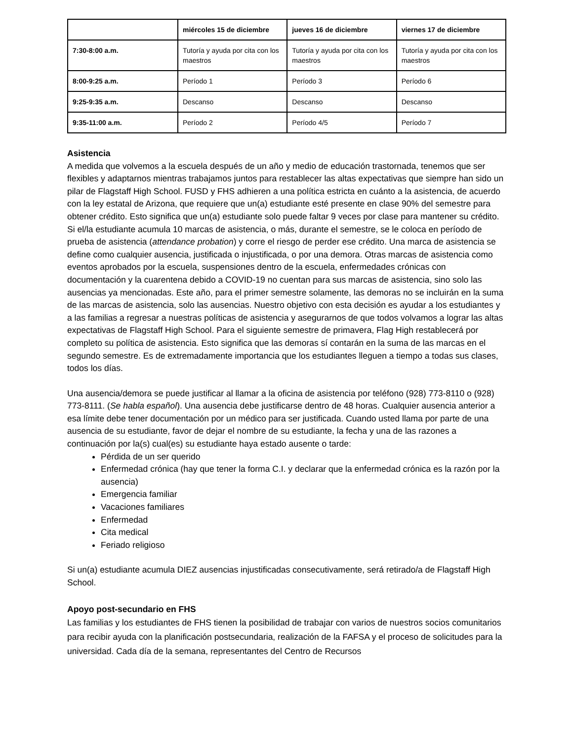| | miércoles 15 de diciembre | jueves 16 de diciembre | viernes 17 de diciembre |
| --- | --- | --- | --- |
| 7:30-8:00 a.m. | Tutoría y ayuda por cita con los maestros | Tutoría y ayuda por cita con los maestros | Tutoría y ayuda por cita con los maestros |
| 8:00-9:25 a.m. | Período 1 | Período 3 | Período 6 |
| 9:25-9:35 a.m. | Descanso | Descanso | Descanso |
| 9:35-11:00 a.m. | Período 2 | Período 4/5 | Período 7 |
Asistencia
A medida que volvemos a la escuela después de un año y medio de educación trastornada, tenemos que ser flexibles y adaptarnos mientras trabajamos juntos para restablecer las altas expectativas que siempre han sido un pilar de Flagstaff High School. FUSD y FHS adhieren a una política estricta en cuánto a la asistencia, de acuerdo con la ley estatal de Arizona, que requiere que un(a) estudiante esté presente en clase 90% del semestre para obtener crédito. Esto significa que un(a) estudiante solo puede faltar 9 veces por clase para mantener su crédito. Si el/la estudiante acumula 10 marcas de asistencia, o más, durante el semestre, se le coloca en período de prueba de asistencia (attendance probation) y corre el riesgo de perder ese crédito. Una marca de asistencia se define como cualquier ausencia, justificada o injustificada, o por una demora. Otras marcas de asistencia como eventos aprobados por la escuela, suspensiones dentro de la escuela, enfermedades crónicas con documentación y la cuarentena debido a COVID-19 no cuentan para sus marcas de asistencia, sino solo las ausencias ya mencionadas. Este año, para el primer semestre solamente, las demoras no se incluirán en la suma de las marcas de asistencia, solo las ausencias. Nuestro objetivo con esta decisión es ayudar a los estudiantes y a las familias a regresar a nuestras políticas de asistencia y asegurarnos de que todos volvamos a lograr las altas expectativas de Flagstaff High School. Para el siguiente semestre de primavera, Flag High restablecerá por completo su política de asistencia. Esto significa que las demoras sí contarán en la suma de las marcas en el segundo semestre. Es de extremadamente importancia que los estudiantes lleguen a tiempo a todas sus clases, todos los días.
Una ausencia/demora se puede justificar al llamar a la oficina de asistencia por teléfono (928) 773-8110 o (928) 773-8111. (Se habla español). Una ausencia debe justificarse dentro de 48 horas. Cualquier ausencia anterior a esa límite debe tener documentación por un médico para ser justificada. Cuando usted llama por parte de una ausencia de su estudiante, favor de dejar el nombre de su estudiante, la fecha y una de las razones a continuación por la(s) cual(es) su estudiante haya estado ausente o tarde:
Pérdida de un ser querido
Enfermedad crónica (hay que tener la forma C.I. y declarar que la enfermedad crónica es la razón por la ausencia)
Emergencia familiar
Vacaciones familiares
Enfermedad
Cita medical
Feriado religioso
Si un(a) estudiante acumula DIEZ ausencias injustificadas consecutivamente, será retirado/a de Flagstaff High School.
Apoyo post-secundario en FHS
Las familias y los estudiantes de FHS tienen la posibilidad de trabajar con varios de nuestros socios comunitarios para recibir ayuda con la planificación postsecundaria, realización de la FAFSA y el proceso de solicitudes para la universidad. Cada día de la semana, representantes del Centro de Recursos